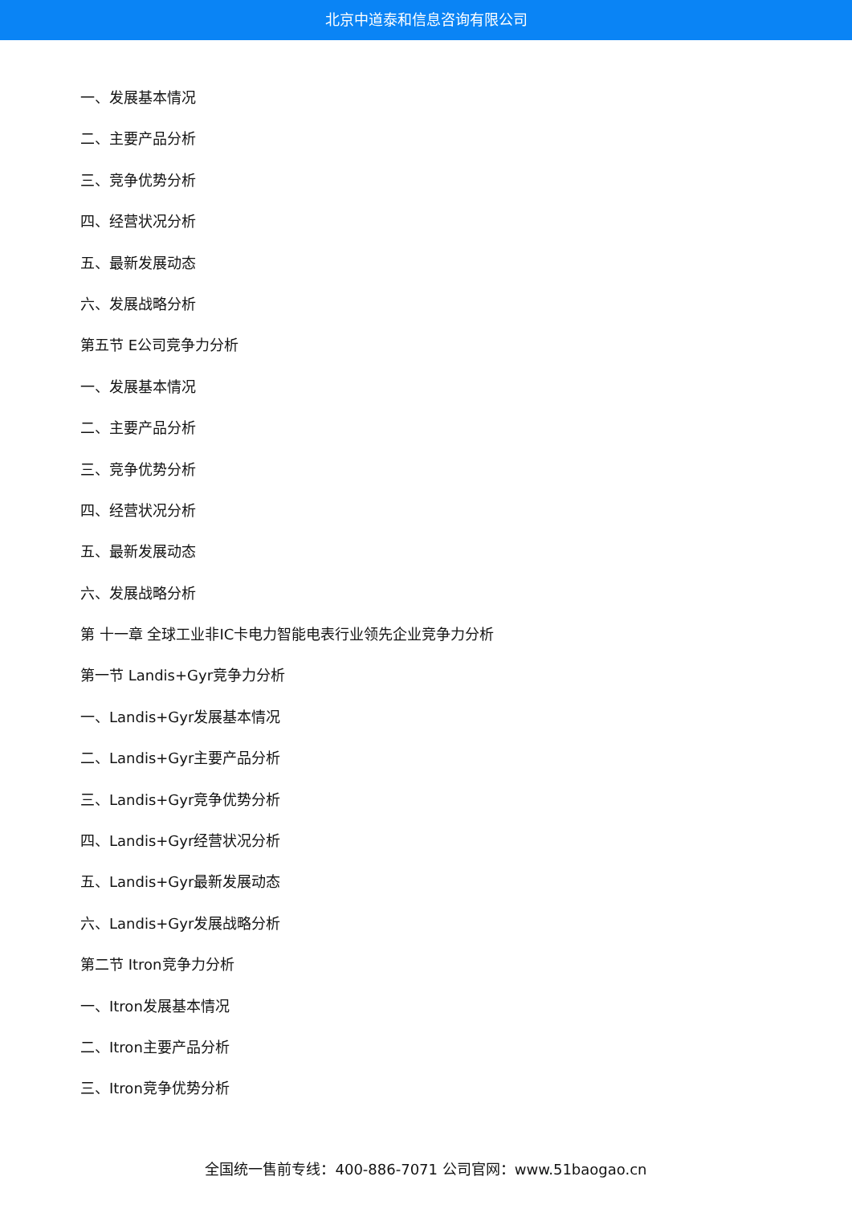北京中道泰和信息咨询有限公司
一、发展基本情况
二、主要产品分析
三、竞争优势分析
四、经营状况分析
五、最新发展动态
六、发展战略分析
第五节 E公司竞争力分析
一、发展基本情况
二、主要产品分析
三、竞争优势分析
四、经营状况分析
五、最新发展动态
六、发展战略分析
第 十一章 全球工业非IC卡电力智能电表行业领先企业竞争力分析
第一节 Landis+Gyr竞争力分析
一、Landis+Gyr发展基本情况
二、Landis+Gyr主要产品分析
三、Landis+Gyr竞争优势分析
四、Landis+Gyr经营状况分析
五、Landis+Gyr最新发展动态
六、Landis+Gyr发展战略分析
第二节 Itron竞争力分析
一、Itron发展基本情况
二、Itron主要产品分析
三、Itron竞争优势分析
全国统一售前专线：400-886-7071 公司官网：www.51baogao.cn